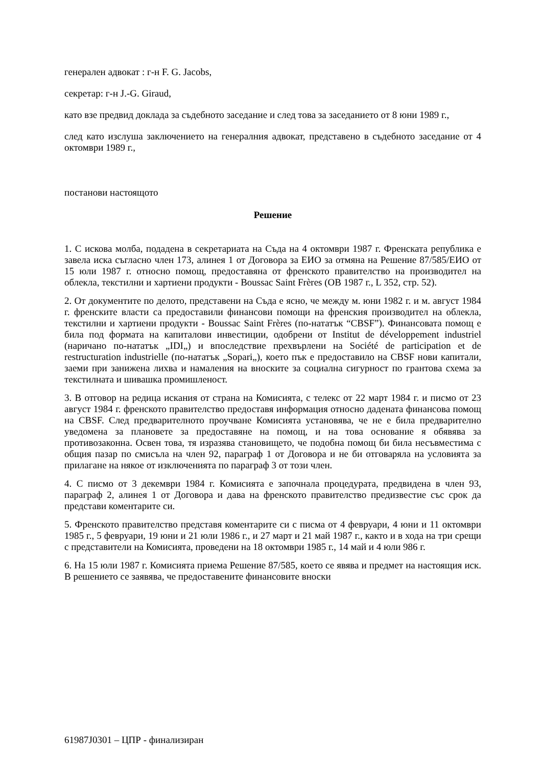генерален адвокат : г-н F. G. Jacobs,
секретар: г-н J.-G. Giraud,
като взе предвид доклада за съдебното заседание и след това за заседанието от 8 юни 1989 г.,
след като изслуша заключението на генералния адвокат, представено в съдебното заседание от 4 октомври 1989 г.,
постанови настоящото
Решение
1. С искова молба, подадена в секретариата на Съда на 4 октомври 1987 г. Френската република е завела иска съгласно член 173, алинея 1 от Договора за ЕИО за отмяна на Решение 87/585/ЕИО от 15 юли 1987 г. относно помощ, предоставяна от френското правителство на производител на облекла, текстилни и хартиени продукти - Boussac Saint Frères (ОВ 1987 г., L 352, стр. 52).
2. От документите по делото, представени на Съда е ясно, че между м. юни 1982 г. и м. август 1984 г. френските власти са предоставили финансови помощи на френския производител на облекла, текстилни и хартиени продукти - Boussac Saint Frères (по-нататък “CBSF”). Финансовата помощ е била под формата на капиталови инвестиции, одобрени от Institut de développement industriel (наричано по-нататък „IDI„) и впоследствие прехвърлени на Société de participation et de restructuration industrielle (по-нататък „Sopari„), което пък е предоставило на CBSF нови капитали, заеми при занижена лихва и намаления на вноските за социална сигурност по грантова схема за текстилната и шивашка промишленост.
3. В отговор на редица искания от страна на Комисията, с телекс от 22 март 1984 г. и писмо от 23 август 1984 г. френското правителство предоставя информация относно дадената финансова помощ на CBSF. След предварителното проучване Комисията установява, че не е била предварително уведомена за плановете за предоставяне на помощ, и на това основание я обявява за противозаконна. Освен това, тя изразява становището, че подобна помощ би била несъвместима с общия пазар по смисъла на член 92, параграф 1 от Договора и не би отговаряла на условията за прилагане на някое от изключенията по параграф 3 от този член.
4. С писмо от 3 декември 1984 г. Комисията е започнала процедурата, предвидена в член 93, параграф 2, алинея 1 от Договора и дава на френското правителство предизвестие със срок да представи коментарите си.
5. Френското правителство представя коментарите си с писма от 4 февруари, 4 юни и 11 октомври 1985 г., 5 февруари, 19 юни и 21 юли 1986 г., и 27 март и 21 май 1987 г., както и в хода на три срещи с представители на Комисията, проведени на 18 октомври 1985 г., 14 май и 4 юли 986 г.
6. На 15 юли 1987 г. Комисията приема Решение 87/585, което се явява и предмет на настоящия иск. В решението се заявява, че предоставените финансовите вноски
61987J0301 – ЦПР - финализиран